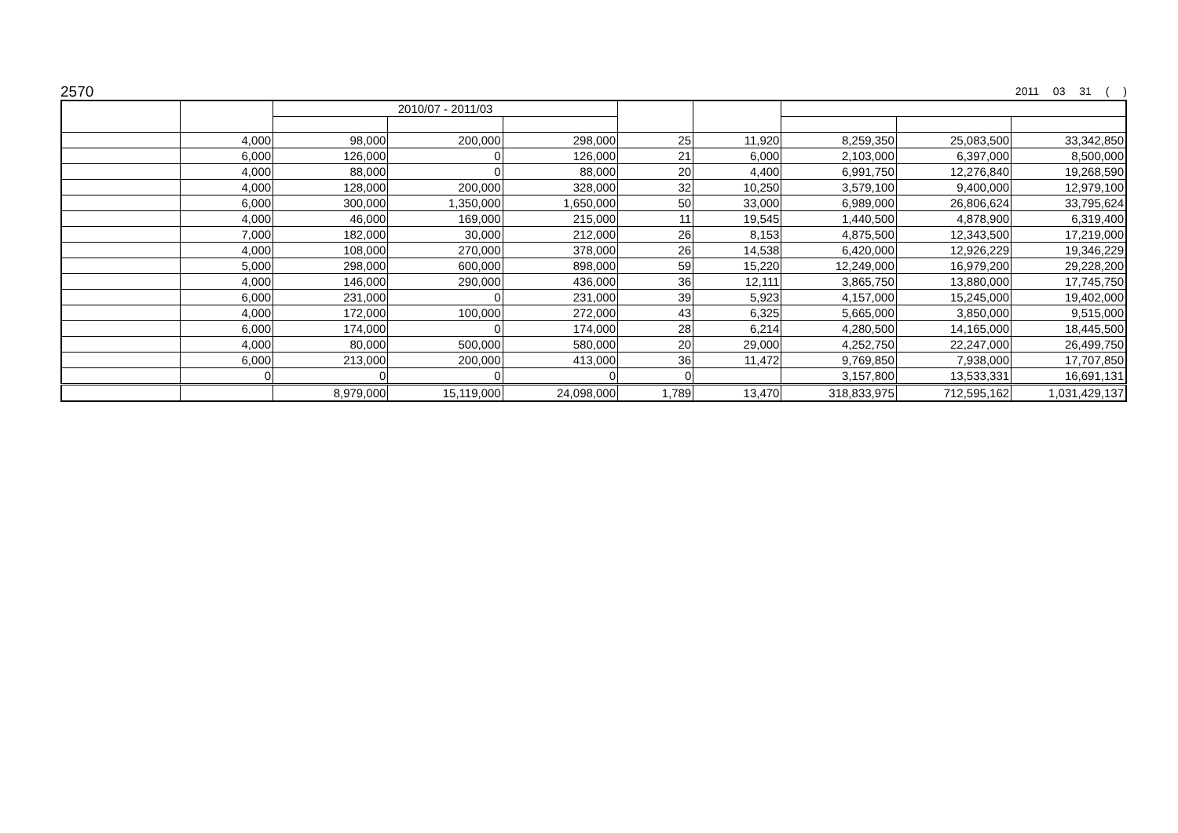2570 2011 03 31 ( )
| | | 2010/07 - 2011/03 | | | | | | | |
| --- | --- | --- | --- | --- | --- | --- | --- | --- | --- |
| | 4,000 | 98,000 | 200,000 | 298,000 | 25 | 11,920 | 8,259,350 | 25,083,500 | 33,342,850 |
| | 6,000 | 126,000 | 0 | 126,000 | 21 | 6,000 | 2,103,000 | 6,397,000 | 8,500,000 |
| | 4,000 | 88,000 | 0 | 88,000 | 20 | 4,400 | 6,991,750 | 12,276,840 | 19,268,590 |
| | 4,000 | 128,000 | 200,000 | 328,000 | 32 | 10,250 | 3,579,100 | 9,400,000 | 12,979,100 |
| | 6,000 | 300,000 | 1,350,000 | 1,650,000 | 50 | 33,000 | 6,989,000 | 26,806,624 | 33,795,624 |
| | 4,000 | 46,000 | 169,000 | 215,000 | 11 | 19,545 | 1,440,500 | 4,878,900 | 6,319,400 |
| | 7,000 | 182,000 | 30,000 | 212,000 | 26 | 8,153 | 4,875,500 | 12,343,500 | 17,219,000 |
| | 4,000 | 108,000 | 270,000 | 378,000 | 26 | 14,538 | 6,420,000 | 12,926,229 | 19,346,229 |
| | 5,000 | 298,000 | 600,000 | 898,000 | 59 | 15,220 | 12,249,000 | 16,979,200 | 29,228,200 |
| | 4,000 | 146,000 | 290,000 | 436,000 | 36 | 12,111 | 3,865,750 | 13,880,000 | 17,745,750 |
| | 6,000 | 231,000 | 0 | 231,000 | 39 | 5,923 | 4,157,000 | 15,245,000 | 19,402,000 |
| | 4,000 | 172,000 | 100,000 | 272,000 | 43 | 6,325 | 5,665,000 | 3,850,000 | 9,515,000 |
| | 6,000 | 174,000 | 0 | 174,000 | 28 | 6,214 | 4,280,500 | 14,165,000 | 18,445,500 |
| | 4,000 | 80,000 | 500,000 | 580,000 | 20 | 29,000 | 4,252,750 | 22,247,000 | 26,499,750 |
| | 6,000 | 213,000 | 200,000 | 413,000 | 36 | 11,472 | 9,769,850 | 7,938,000 | 17,707,850 |
| | 0 | 0 | 0 | 0 | 0 | | 3,157,800 | 13,533,331 | 16,691,131 |
| | | 8,979,000 | 15,119,000 | 24,098,000 | 1,789 | 13,470 | 318,833,975 | 712,595,162 | 1,031,429,137 |